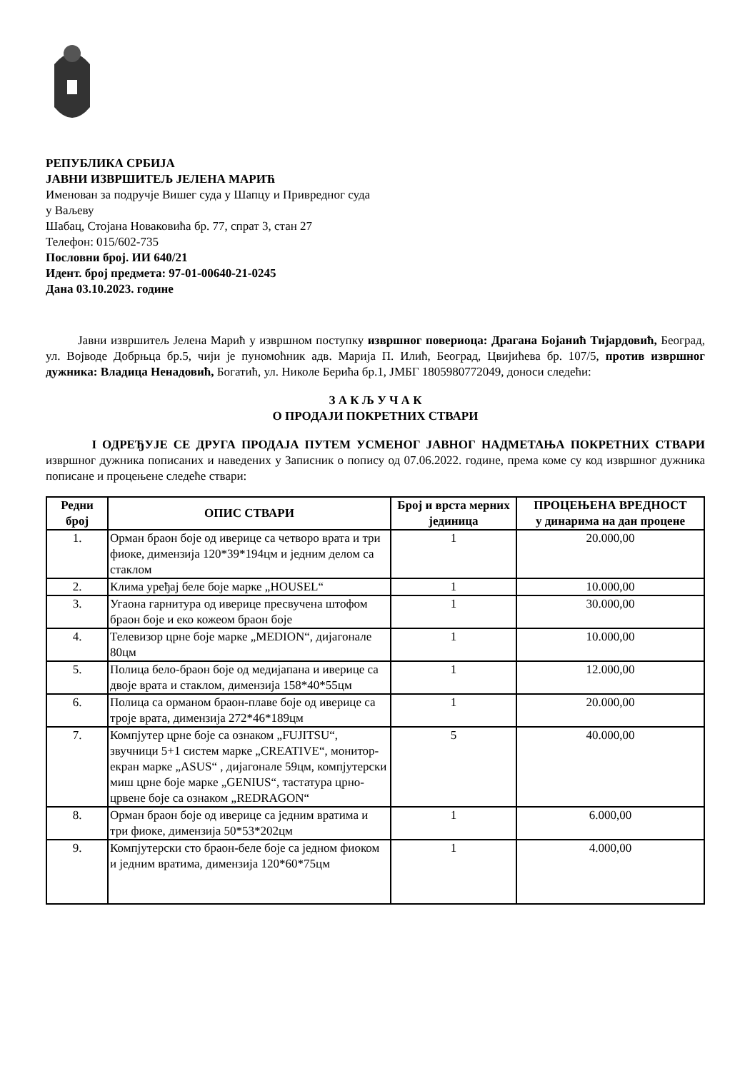РЕПУБЛИКА СРБИЈА
ЈАВНИ ИЗВРШИТЕЉ ЈЕЛЕНА МАРИЋ
Именован за подручје Вишег суда у Шапцу и Привредног суда
у Ваљеву
Шабац, Стојана Новаковића бр. 77, спрат 3, стан 27
Телефон: 015/602-735
Пословни број. ИИ 640/21
Идент. број предмета: 97-01-00640-21-0245
Дана 03.10.2023. године
Јавни извршитељ Јелена Марић у извршном поступку извршног повериоца: Драгана Бојанић Тијардовић, Београд, ул. Војводе Добрњца бр.5, чији је пуномоћник адв. Марија П. Илић, Београд, Цвијићева бр. 107/5, против извршног дужника: Владица Ненадовић, Богатић, ул. Николе Берића бр.1, ЈМБГ 1805980772049, доноси следећи:
З А К Љ У Ч А К
О ПРОДАЈИ ПОКРЕТНИХ СТВАРИ
I ОДРЕЂУЈЕ СЕ ДРУГА ПРОДАЈА ПУТЕМ УСМЕНОГ ЈАВНОГ НАДМЕТАЊА ПОКРЕТНИХ СТВАРИ извршног дужника пописаних и наведених у Записник о попису од 07.06.2022. године, према коме су код извршног дужника пописане и процењене следеће ствари:
| Редни број | ОПИС СТВАРИ | Број и врста мерних јединица | ПРОЦЕЊЕНА ВРЕДНОСТ у динарима на дан процене |
| --- | --- | --- | --- |
| 1. | Орман браон боје од иверице са четворо врата и три фиоке, димензија 120*39*194цм и једним делом са стаклом | 1 | 20.000,00 |
| 2. | Клима уређај беле боје марке „HOUSEL“ | 1 | 10.000,00 |
| 3. | Угаона гарнитура од иверице пресвучена штофом браон боје и еко кожеом браон боје | 1 | 30.000,00 |
| 4. | Телевизор црне боје марке „MEDION“, дијагонале 80цм | 1 | 10.000,00 |
| 5. | Полица бело-браон боје од медијапана и иверице са двоје врата и стаклом, димензија 158*40*55цм | 1 | 12.000,00 |
| 6. | Полица са орманом браон-плаве боје од иверице са троје врата, димензија 272*46*189цм | 1 | 20.000,00 |
| 7. | Компјутер црне боје са ознаком „FUJITSU“, звучници 5+1 систем марке „CREATIVE“, монитор-екран марке „ASUS“ , дијагонале 59цм, компјутерски миш црне боје марке „GENIUS“, тастатура црно-црвене боје са ознаком „REDRAGON“ | 5 | 40.000,00 |
| 8. | Орман браон боје од иверице са једним вратима и три фиоке, димензија 50*53*202цм | 1 | 6.000,00 |
| 9. | Компјутерски сто браон-беле боје са једном фиоком и једним вратима, димензија 120*60*75цм | 1 | 4.000,00 |